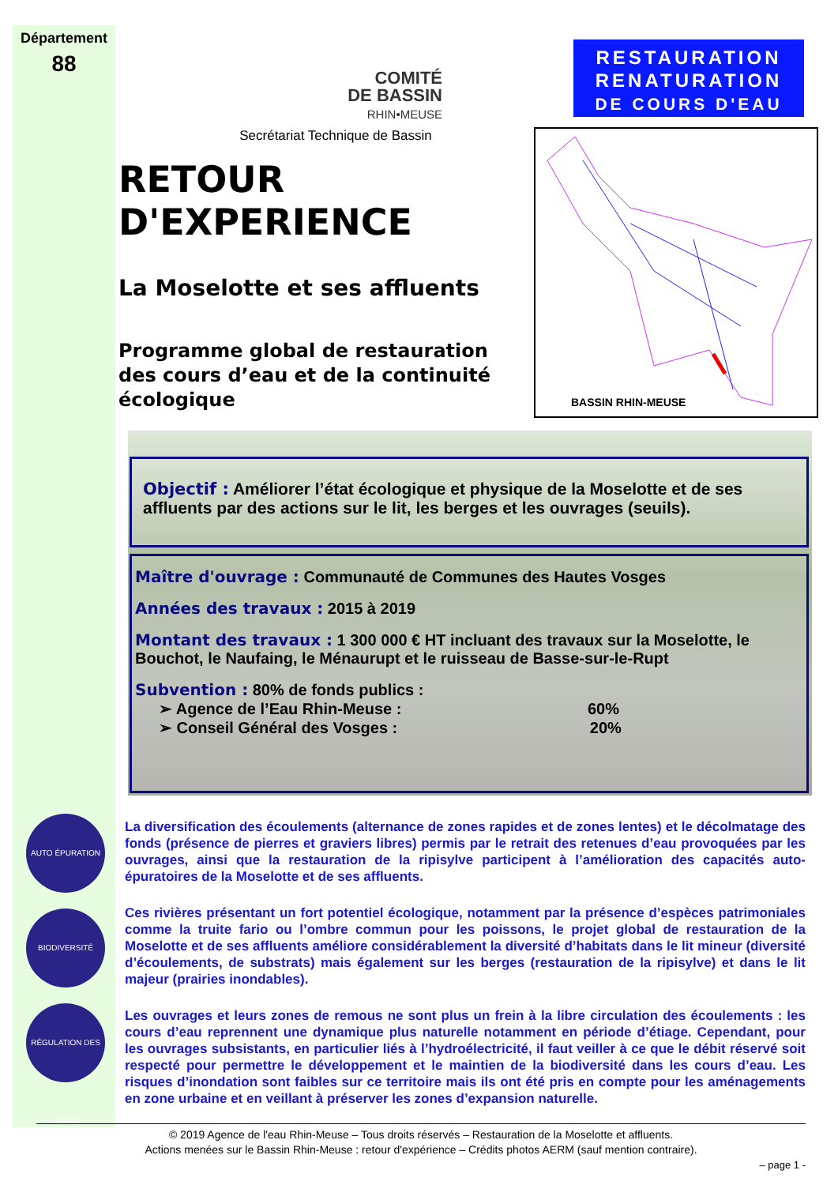Département
88
COMITÉ
DE BASSIN
RHIN•MEUSE
Secrétariat Technique de Bassin
RESTAURATION
RENATURATION
DE COURS D'EAU
BASSIN RHIN-MEUSE
RETOUR D'EXPERIENCE
La Moselotte et ses affluents
Programme global de restauration des cours d’eau et de la continuité écologique
Objectif : Améliorer l’état écologique et physique de la Moselotte et de ses affluents par des actions sur le lit, les berges et les ouvrages (seuils).
Maître d'ouvrage : Communauté de Communes des Hautes Vosges
Années des travaux : 2015 à 2019
Montant des travaux : 1 300 000 € HT incluant des travaux sur la Moselotte, le Bouchot, le Naufaing, le Ménaurupt et le ruisseau de Basse-sur-le-Rupt
Subvention : 80% de fonds publics :
➢ Agence de l’Eau Rhin-Meuse : 60%
➢ Conseil Général des Vosges : 20%
AUTO ÉPURATION
BIODIVERSITÉ
RÉGULATION DES DÉBITS
La diversification des écoulements (alternance de zones rapides et de zones lentes) et le décolmatage des fonds (présence de pierres et graviers libres) permis par le retrait des retenues d’eau provoquées par les ouvrages, ainsi que la restauration de la ripisylve participent à l’amélioration des capacités auto-épuratoires de la Moselotte et de ses affluents.
Ces rivières présentant un fort potentiel écologique, notamment par la présence d’espèces patrimoniales comme la truite fario ou l’ombre commun pour les poissons, le projet global de restauration de la Moselotte et de ses affluents améliore considérablement la diversité d’habitats dans le lit mineur (diversité d’écoulements, de substrats) mais également sur les berges (restauration de la ripisylve) et dans le lit majeur (prairies inondables).
Les ouvrages et leurs zones de remous ne sont plus un frein à la libre circulation des écoulements : les cours d’eau reprennent une dynamique plus naturelle notamment en période d’étiage. Cependant, pour les ouvrages subsistants, en particulier liés à l’hydroélectricité, il faut veiller à ce que le débit réservé soit respecté pour permettre le développement et le maintien de la biodiversité dans les cours d’eau. Les risques d’inondation sont faibles sur ce territoire mais ils ont été pris en compte pour les aménagements en zone urbaine et en veillant à préserver les zones d’expansion naturelle.
© 2019 Agence de l'eau Rhin-Meuse – Tous droits réservés – Restauration de la Moselotte et affluents.
Actions menées sur le Bassin Rhin-Meuse : retour d'expérience – Crédits photos AERM (sauf mention contraire).
– page 1 -